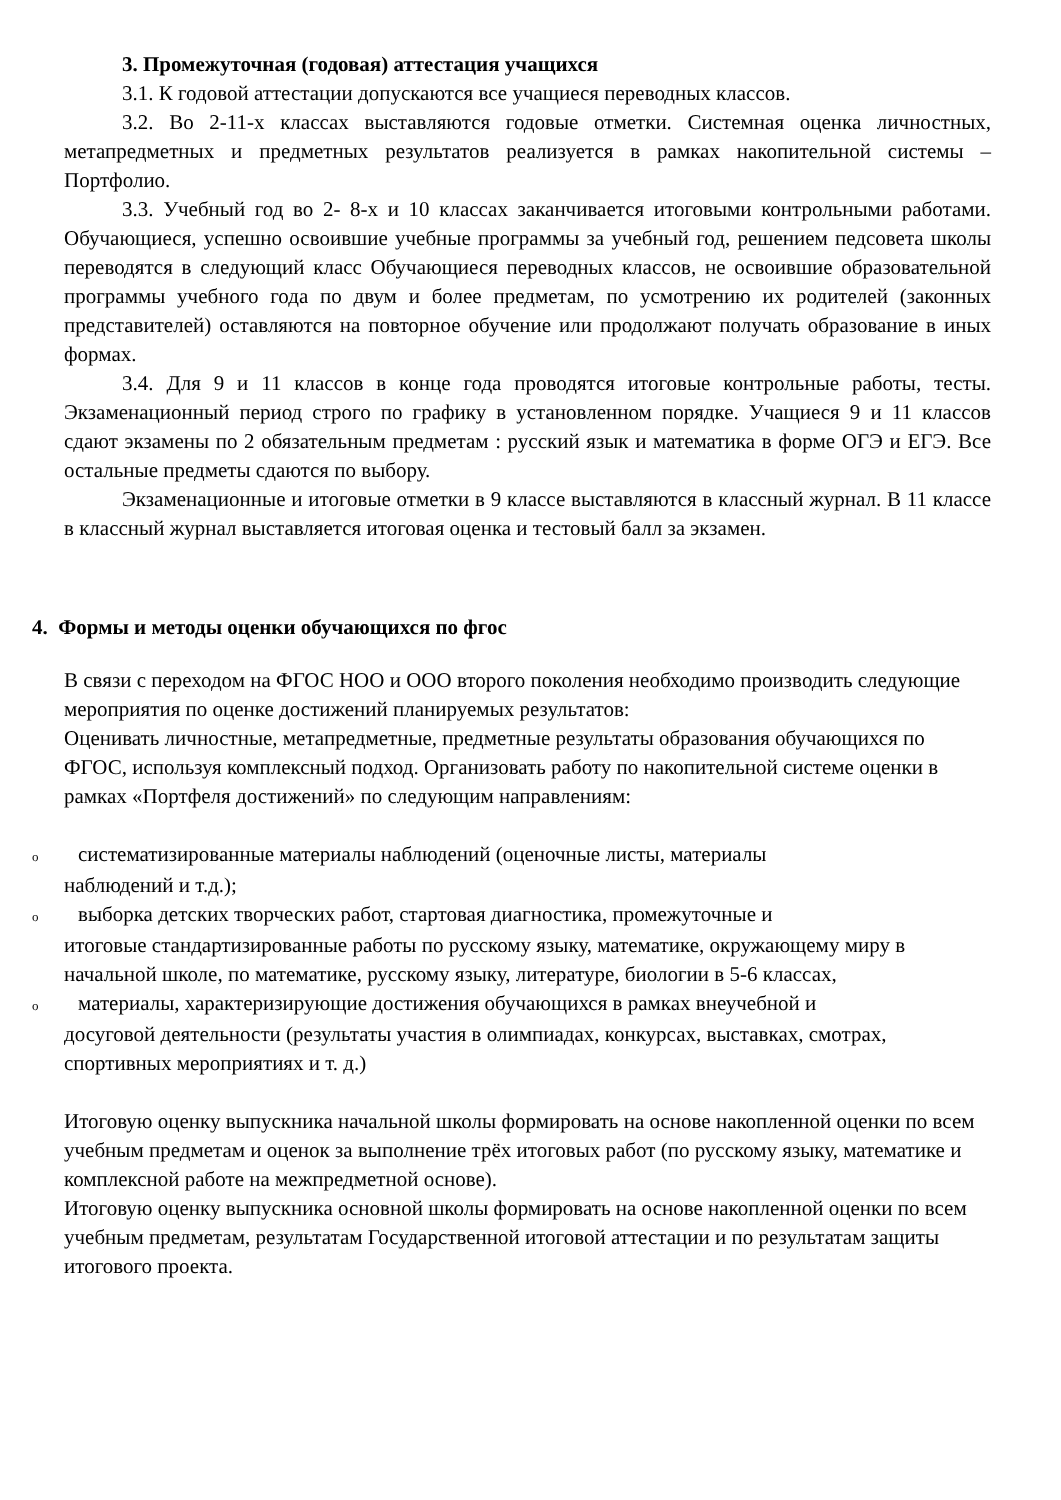3. Промежуточная (годовая) аттестация учащихся
3.1. К годовой аттестации допускаются все учащиеся переводных классов.
3.2. Во 2-11-х классах выставляются годовые отметки. Системная оценка личностных, метапредметных и предметных результатов реализуется в рамках накопительной системы – Портфолио.
3.3. Учебный год во 2- 8-х и 10 классах заканчивается итоговыми контрольными работами. Обучающиеся, успешно освоившие учебные программы за учебный год, решением педсовета школы переводятся в следующий класс Обучающиеся переводных классов, не освоившие образовательной программы учебного года по двум и более предметам, по усмотрению их родителей (законных представителей) оставляются на повторное обучение или продолжают получать образование в иных формах.
3.4. Для 9 и 11 классов в конце года проводятся итоговые контрольные работы, тесты. Экзаменационный период строго по графику в установленном порядке. Учащиеся 9 и 11 классов сдают экзамены по 2 обязательным предметам : русский язык и математика в форме ОГЭ и ЕГЭ. Все остальные предметы сдаются по выбору.
Экзаменационные и итоговые отметки в 9 классе выставляются в классный журнал. В 11 классе в классный журнал выставляется итоговая оценка и тестовый балл за экзамен.
4. Формы и методы оценки обучающихся по фгос
В связи с переходом на ФГОС НОО и ООО второго поколения необходимо производить следующие мероприятия по оценке достижений планируемых результатов:
Оценивать личностные, метапредметные, предметные результаты образования обучающихся по ФГОС, используя комплексный подход. Организовать работу по накопительной системе оценки в рамках «Портфеля достижений» по следующим направлениям:
oсистематизированные материалы наблюдений (оценочные листы, материалы
наблюдений и т.д.);
oвыборка детских творческих работ, стартовая диагностика, промежуточные и
итоговые стандартизированные работы по русскому языку, математике, окружающему миру в начальной школе, по математике, русскому языку, литературе, биологии в 5-6 классах,
oматериалы, характеризирующие достижения обучающихся в рамках внеучебной и
досуговой деятельности (результаты участия в олимпиадах, конкурсах, выставках, смотрах, спортивных мероприятиях и т. д.)
Итоговую оценку выпускника начальной школы формировать на основе накопленной оценки по всем учебным предметам и оценок за выполнение трёх итоговых работ (по русскому языку, математике и комплексной работе на межпредметной основе).
Итоговую оценку выпускника основной школы формировать на основе накопленной оценки по всем учебным предметам, результатам Государственной итоговой аттестации и по результатам защиты итогового проекта.